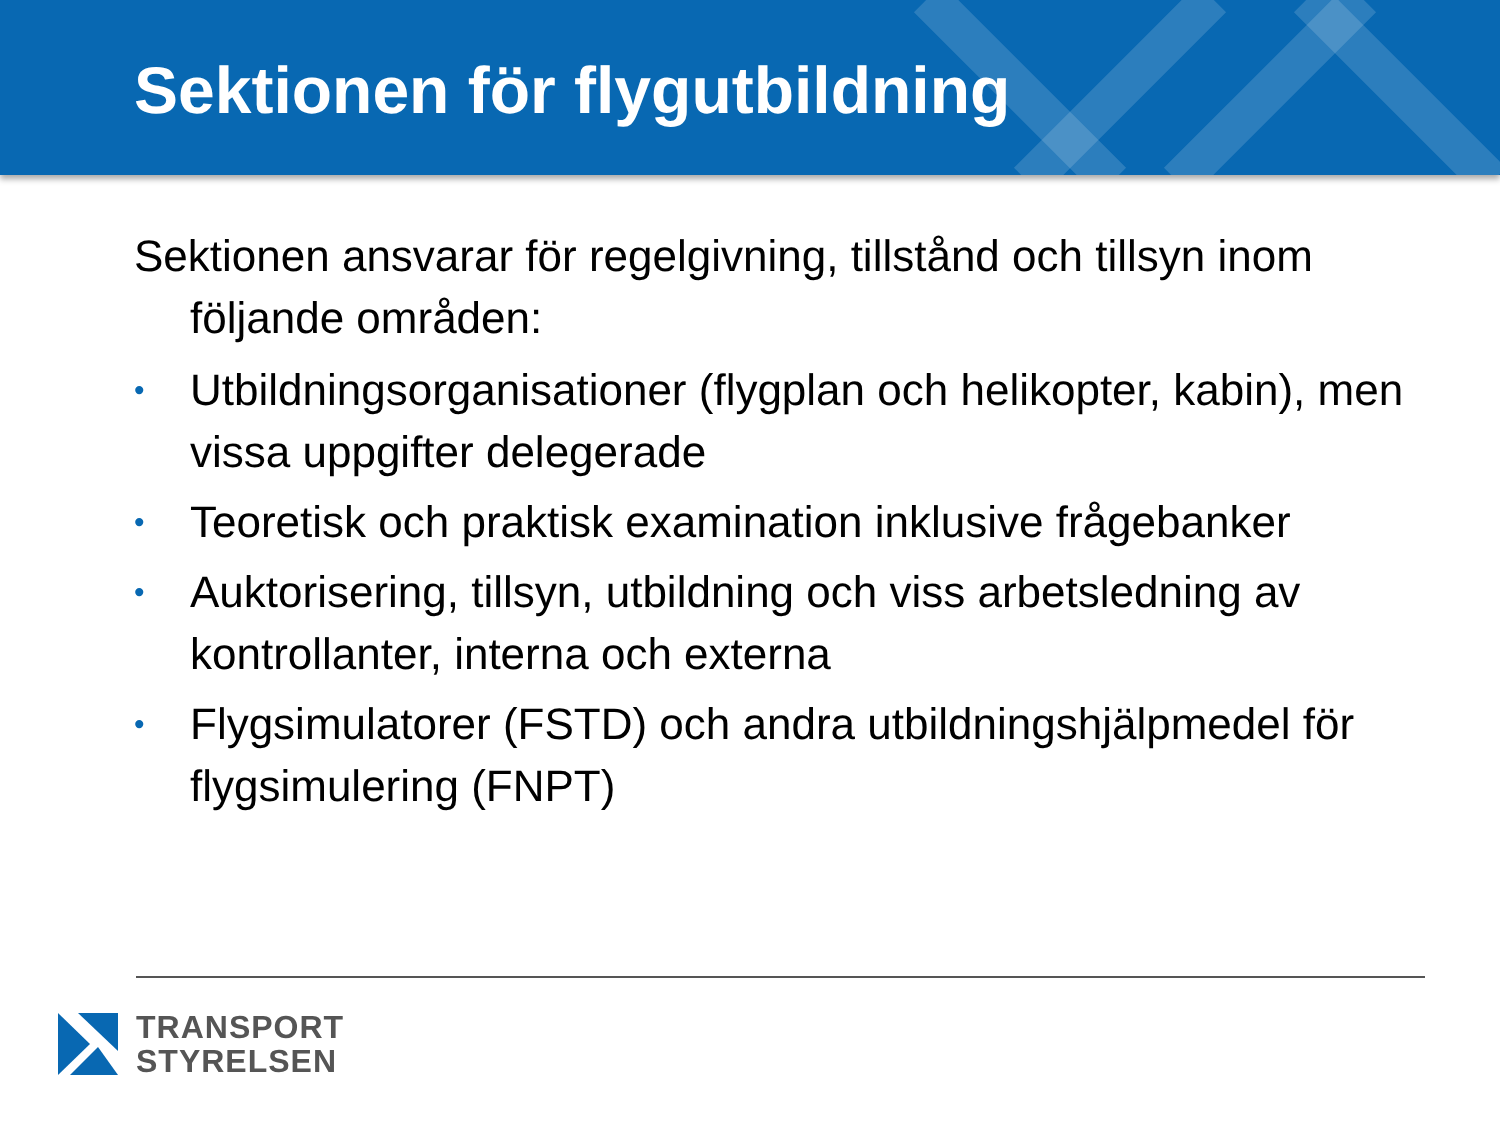Sektionen för flygutbildning
Sektionen ansvarar för regelgivning, tillstånd och tillsyn inom följande områden:
• Utbildningsorganisationer (flygplan och helikopter, kabin), men vissa uppgifter delegerade
• Teoretisk och praktisk examination inklusive frågebanker
• Auktorisering, tillsyn, utbildning och viss arbetsledning av kontrollanter, interna och externa
• Flygsimulatorer (FSTD) och andra utbildningshjälpmedel för flygsimulering (FNPT)
TRANSPORT
STYRELSEN